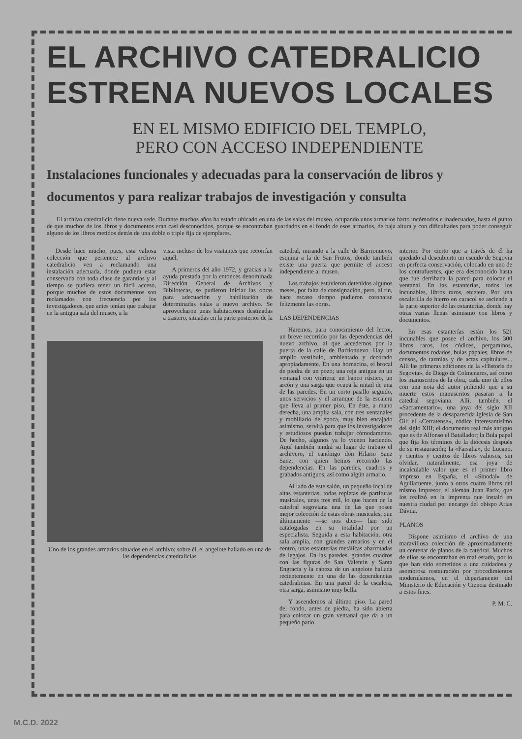EL ARCHIVO CATEDRALICIO
ESTRENA NUEVOS LOCALES
EN EL MISMO EDIFICIO DEL TEMPLO,
PERO CON ACCESO INDEPENDIENTE
Instalaciones funcionales y adecuadas para la conservación de libros y documentos y para realizar trabajos de investigación y consulta
El archivo catedralicio tiene nueva sede. Durante muchos años ha estado ubicado en una de las salas del museo, ocupando unos armarios harto incómodos e inadecuados, hasta el punto de que muchos de los libros y documentos eran casi desconocidos, porque se encontraban guardados en el fondo de esos armarios, de baja altura y con dificultades para poder conseguir alguno de los libros metidos detrás de una doble o triple fija de ejemplares.
Desde hace mucho, pues, esta valiosa colección que pertenece al archivo catedralicio ven a reclamando una instalación adecuada, donde pudiera estar conservada con toda clase de garantías y al tiempo se pudiera tener un fácil acceso, porque muchos de estos documentos son reclamados con frecuencia por los investigadores, que antes tenían que trabajar en la antigua sala del museo, a la
vista incluso de los visitantes que recorrían aquél.
A primeros del año 1972, y gracias a la ayuda prestada por la entonces denominada Dirección General de Archivos y Bibliotecas, se pudieron iniciar las obras para adecuación y habilitación de determinadas salas a nuevo archivo. Se aprovecharon unas habitaciones destinadas a trastero, situadas en la parte posterior de la
Uno de los grandes armarios situados en el archivo; sobre él, el angelote hallado en una de las dependencias catedralicias
catedral, mirando a la calle de Barrionuevo, esquina a la de San Frutos, donde también existe una puerta que permite el acceso independiente al museo.
Los trabajos estuvieron detenidos algunos meses, por falta de consignación, pero, al fin, hace escaso tiempo pudieron coronarse felizmente las obras.
LAS DEPENDENCIAS
Haremos, para conocimiento del lector, un breve recorrido por las dependencias del nuevo archivo, al que accedemos por la puerta de la calle de Barrionuevo. Hay un amplio vestíbulo, ambientado y decorado apropiadamente. En una hornacina, el brocal de piedra de un pozo; una reja antigua en un ventanal con vidriera; un banco rústico, un arcón y una sarga que ocupa la mitad de una de las paredes. En un corto pasillo seguido, unos servicios y el arranque de la escalera que lleva al primer piso. En éste, a mano derecha, una amplia sala, con tres ventanales y mobiliario de época, muy bien encajado asimismo, servirá para que los investigadores y estudiosos puedan trabajar cómodamente. De hecho, algunos ya lo vienen haciendo. Aquí también tendrá su lugar de trabajo el archivero, el canónigo don Hilario Sanz Sanz, con quien hemos recorrido las dependencias. En las paredes, cuadros y grabados antiguos, así como algún armario.
Al lado de este salón, un pequeño local de altas estanterías, todas repletas de partituras musicales, unas tres mil, lo que hacen de la catedral segoviana una de las que posee mejor colección de estas obras musicales, que últimamente —se nos dice— han sido catalogadas en su totalidad por un especialista. Seguida a esta habitación, otra sala amplia, con grandes armarios y en el centro, unas estanterías metálicas abarrotadas de legajos. En las paredes, grandes cuadros con las figuras de San Valentín y Santa Engracia y la cabeza de un angelote hallada recientemente en una de las dependencias catedralicias. En una pared de la escalera, otra sarga, asimismo muy bella.
Y ascendemos al último piso. La pared del fondo, antes de piedra, ha sido abierta para colocar un gran ventanal que da a un pequeño patio
interior. Por cierto que a través de él ha quedado al descubierto un escudo de Segovia en perfecta conservación, colocado en uno de los contrafuertes, que era desconocido hasta que fue derribada la pared para colocar el ventanal. En las estanterías, todos los incunables, libros raros, etcétera. Por una escalerilla de hierro en caracol se asciende a la parte superior de las estanterías, donde hay otras varias llenas asimismo con libros y documentos.
En esas estanterías están los 521 incunables que posee el archivo, los 300 libros raros, los códices, pergaminos, documentos rodados, bulas papales, libros de censos, de tazmías y de actas capitulares... Allí las primeras ediciones de la «Historia de Segovia», de Diego de Colmenares, así como los manuscritos de la obra, cada uno de ellos con una nota del autor pidiendo que a su muerte estos manuscritos pasaran a la catedral segoviana. Allí, también, el «Sacramentario», una joya del siglo XII procedente de la desaparecida iglesia de San Gil; el «Cerratense», códice interesantísimo del siglo XIII; el documento real más antiguo que es de Alfonso el Batallador; la Bula papal que fija los términos de la diócesis después de su restauración; la «Farsalia», de Lucano, y cientos y cientos de libros valiosos, sin olvidar, naturalmente, esa joya de incalculable valor que es el primer libro impreso en España, el «Sinodal» de Aguilafuente, junto a otros cuatro libros del mismo impresor, el alemán Juan Parix, que los realizó en la imprenta que instaló en nuestra ciudad por encargo del obispo Arias Dávila.
PLANOS
Dispone asimismo el archivo de una maravillosa colección de aproximadamente un centenar de planos de la catedral. Muchos de ellos se encontraban en mal estado, por lo que han sido sometidos a una cuidadosa y asombrosa restauración por procedimientos modernísimos, en el departamento del Ministerio de Educación y Ciencia destinado a estos fines.
P. M. C.
M.C.D. 2022